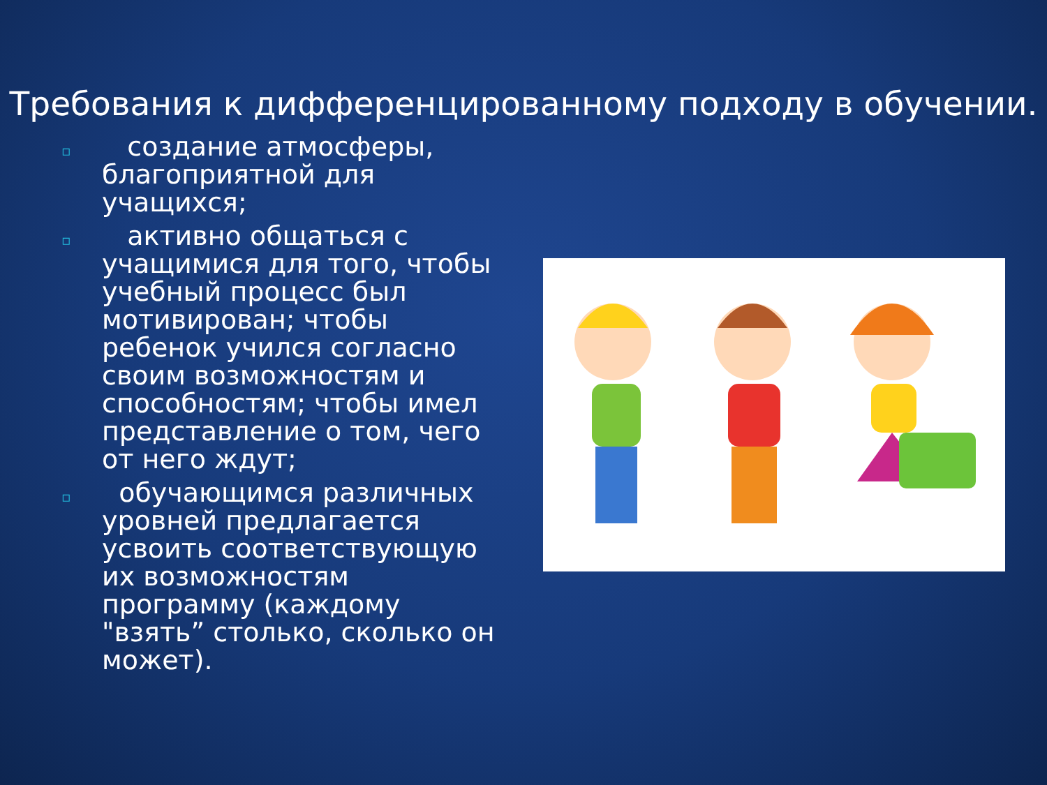Требования к дифференцированному подходу в обучении.
▫ создание атмосферы, благоприятной для учащихся;
▫ активно общаться с учащимися для того, чтобы учебный процесс был мотивирован; чтобы ребенок учился согласно своим возможностям и способностям; чтобы имел представление о том, чего от него ждут;
▫ обучающимся различных уровней предлагается усвоить соответствующую их возможностям программу (каждому "взять” столько, сколько он может).